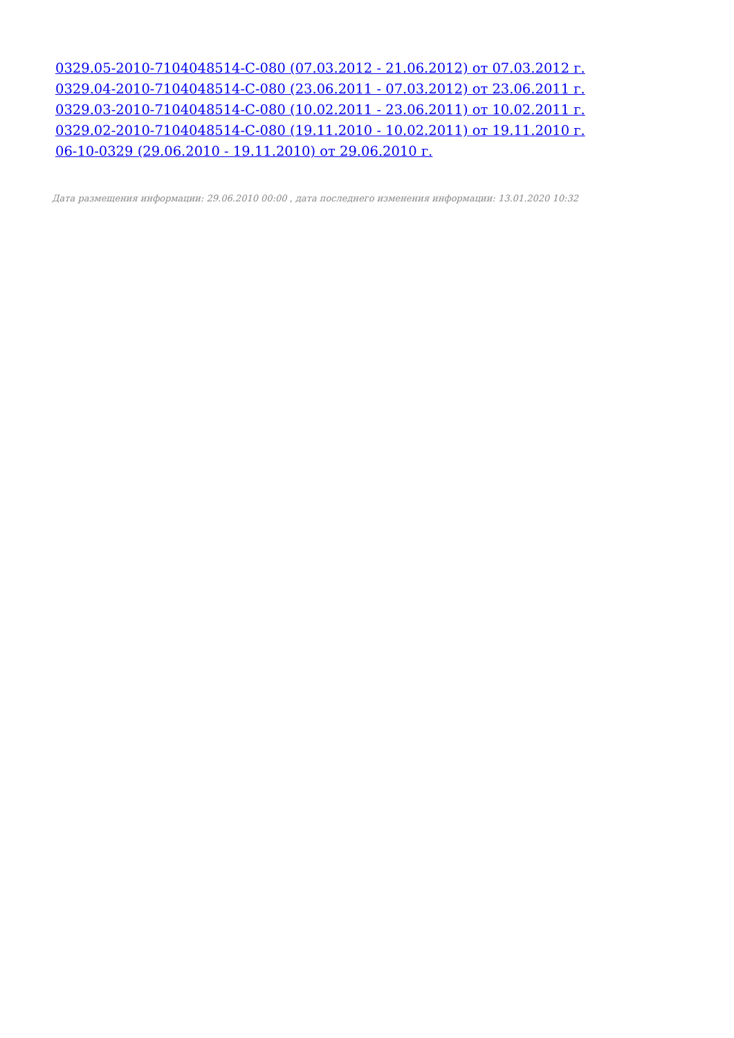0329.05-2010-7104048514-С-080 (07.03.2012 - 21.06.2012) от 07.03.2012 г.
0329.04-2010-7104048514-С-080 (23.06.2011 - 07.03.2012) от 23.06.2011 г.
0329.03-2010-7104048514-С-080 (10.02.2011 - 23.06.2011) от 10.02.2011 г.
0329.02-2010-7104048514-С-080 (19.11.2010 - 10.02.2011) от 19.11.2010 г.
06-10-0329 (29.06.2010 - 19.11.2010) от 29.06.2010 г.
Дата размещения информации: 29.06.2010 00:00 , дата последнего изменения информации: 13.01.2020 10:32